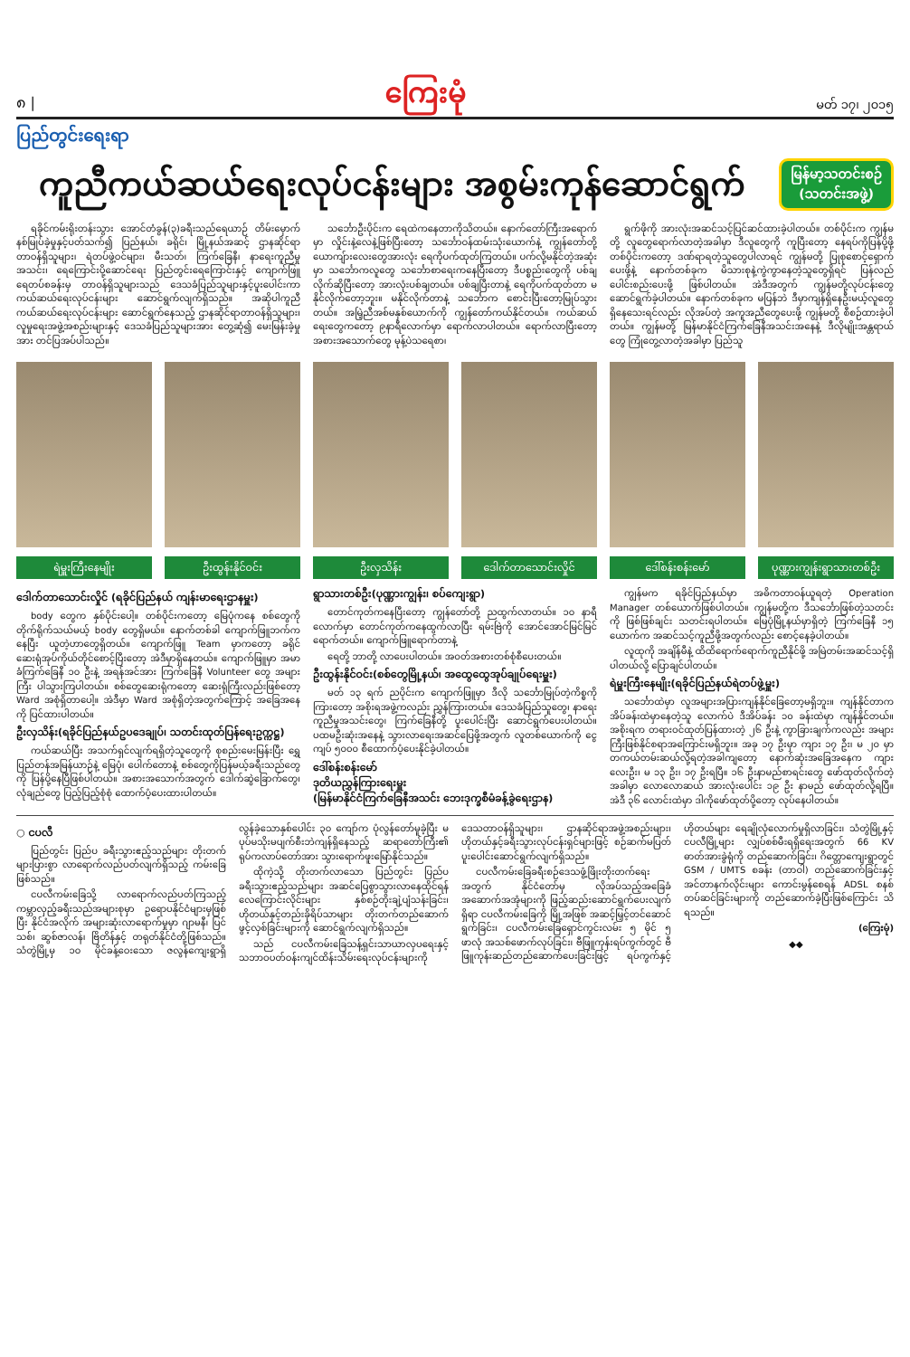၈ | ကြေးမုံ မတ် ၁၇၊ ၂၀၁၅
ပြည်တွင်းရေးရာ
ကူညီကယ်ဆယ်ရေးလုပ်ငန်းများ အစွမ်းကုန်ဆောင်ရွက်
မြန်မာ့သတင်းစဉ်
(သတင်းအဖွဲ့)
ရခိုင်ကမ်းရိုးတန်းသွား အောင်တံခွန်(၃)ခရီးသည်ရေယာဉ် တိမ်းမှောက်နစ်မြုပ်ခဲ့မှုနှင့်ပတ်သက်၍ ပြည်နယ်၊ ခရိုင်၊ မြို့နယ်အဆင့် ဌာနဆိုင်ရာ တာဝန်ရှိသူများ၊ ရဲတပ်ဖွဲ့ဝင်များ၊ မီးသတ်၊ ကြက်ခြေနီ၊ နာရေးကူညီမှုအသင်း၊ ရေကြောင်းပို့ဆောင်ရေး ပြည်တွင်းရေကြောင်းနှင့် ကျောက်ဖြူရေတပ်စခန်းမှ တာဝန်ရှိသူများသည် ဒေသခံပြည်သူများနှင့်ပူးပေါင်းကာ ကယ်ဆယ်ရေးလုပ်ငန်းများ ဆောင်ရွက်လျက်ရှိသည်။ အဆိုပါကူညီကယ်ဆယ်ရေးလုပ်ငန်းများ ဆောင်ရွက်နေသည့် ဌာနဆိုင်ရာတာဝန်ရှိသူများ၊ လူမှုရေးအဖွဲ့အစည်းများနှင့် ဒေသခံပြည်သူများအား တွေ့ဆုံ၍ မေးမြန်းခဲ့မှုအား တင်ပြအပ်ပါသည်။
သင်္ဘောဦးပိုင်းက ရေထဲကနေတာကိုသိတယ်။ နောက်တော်ကြီးအရောက်မှာ လှိုင်းနဲ့လေနဲ့ဖြစ်ပြီးတော့ သင်္ဘောဝန်ထမ်းသုံးယောက်နဲ့ ကျွန်တော်တို့ ယောကျ်ားလေးတွေအားလုံး ရေကိုပက်ထုတ်ကြတယ်။ ပက်လို့မနိုင်တဲ့အဆုံးမှာ သင်္ဘောကလူတွေ သင်္ဘောစာရေးကနေပြီးတော့ ဒီပစ္စည်းတွေကို ပစ်ချလိုက်ဆိုပြီးတော့ အားလုံးပစ်ချတယ်။ ပစ်ချပြီးတာနဲ့ ရေကိုပက်ထုတ်တာ မနိုင်လိုက်တော့ဘူး။ မနိုင်လိုက်တာနဲ့ သင်္ဘောက စောင်းပြီးတော့မြုပ်သွားတယ်။ အမြဲ့ညီအစ်မနှစ်ယောက်ကို ကျွန်တော်ကယ်နိုင်တယ်။ ကယ်ဆယ်ရေးတွေကတော့ ၉နာရီလောက်မှာ ရောက်လာပါတယ်။ ရောက်လာပြီးတော့ အစားအသောက်တွေ မုန့်ပဲသရေစာ၊
ရွက်ဖိုကို အားလုံးအဆင်သင့်ပြင်ဆင်ထားခဲ့ပါတယ်။ တစ်ပိုင်းက ကျွန်မတို့ လူတွေရောက်လာတဲ့အခါမှာ ဒီလူတွေကို ကူပြီးတော့ နေရပ်ကိုပြန်ပို့ဖို့ တစ်ပိုင်းကတော့ ဒဏ်ရာရတဲ့သူတွေပါလာရင် ကျွန်မတို့ ပြုစုစောင့်ရှောက်ပေးဖို့နဲ့ နောက်တစ်ခုက မိသားစုနဲ့ကွဲကွာနေတဲ့သူတွေရှိရင် ပြန်လည်ပေါင်းစည်းပေးဖို့ ဖြစ်ပါတယ်။ အဲဒီအတွက် ကျွန်မတို့လုပ်ငန်းတွေ ဆောင်ရွက်ခဲ့ပါတယ်။ နောက်တစ်ခုက မပြန်ဘဲ ဒီမှာကျန်ရှိနေဦးမယ့်လူတွေ ရှိနေသေးရင်လည်း လိုအပ်တဲ့ အကူအညီတွေပေးဖို့ ကျွန်မတို့ စီစဉ်ထားခဲ့ပါတယ်။ ကျွန်မတို့ မြန်မာနိုင်ငံကြက်ခြေနီအသင်းအနေနဲ့ ဒီလိုမျိုးအန္တရာယ်တွေ ကြုံတွေ့လာတဲ့အခါမှာ ပြည်သူ
ရဲမှူးကြီးနေမျိုး ဦးထွန်းနိုင်ဝင်း ဦးလှသိန်း ဒေါက်တာသောင်းလှိုင် ဒေါ်စန်းစန်းမော် ပုဏ္ဏားကျွန်းရွာသားတစ်ဦး
ဒေါက်တာသောင်းလှိုင် (ရခိုင်ပြည်နယ် ကျန်းမာရေးဌာနမှူး)
body တွေက နှစ်ပိုင်းပေါ့။ တစ်ပိုင်းကတော့ မြေပုံကနေ စစ်တွေကို တိုက်ရိုက်သယ်မယ့် body တွေရှိမယ်။ နောက်တစ်ခါ ကျောက်ဖြူဘက်ကနေပြီး ယူတဲ့ဟာတွေရှိတယ်။ ကျောက်ဖြူ Team မှာကတော့ ခရိုင်ဆေးရုံအုပ်ကိုယ်တိုင်စောင့်ပြီးတော့ အဲဒီမှာရှိနေတယ်။ ကျောက်ဖြူမှာ အမာခံကြက်ခြေနီ ၁၀ ဦးနဲ့ အရန်အင်အား ကြက်ခြေနီ Volunteer တွေ အများကြီး ပါသွားကြပါတယ်။ စစ်တွေဆေးရုံကတော့ ဆေးရုံကြီးလည်းဖြစ်တော့ Ward အစုံရှိတာပေါ့။ အဲဒီမှာ Ward အစုံရှိတဲ့အတွက်ကြောင့် အခြေအနေကို ပြင်ထားပါတယ်။
ဦးလှသိန်း(ရခိုင်ပြည်နယ်ဥပဒေချုပ်၊ သတင်းထုတ်ပြန်ရေးဥက္ကဋ္ဌ)
ကယ်ဆယ်ပြီး အသက်ရှင်လျက်ရရှိတဲ့သူတွေကို စုစည်းမေးမြန်းပြီး ရွှေပြည်တန်အမြန်ယာဉ်နဲ့ မြေပုံ၊ ပေါက်တောနဲ့ စစ်တွေကိုပြန်မယ့်ခရီးသည်တွေကို ပြန်ပို့နေပြီဖြစ်ပါတယ်။ အစားအသောက်အတွက် ဒေါက်ဆွဲခြောက်တွေ၊ လုံချည်တွေ ပြည့်ပြည့်စုံစုံ ထောက်ပံ့ပေးထားပါတယ်။
ရွာသားတစ်ဦး(ပုဏ္ဏားကျွန်း၊ စပ်ကျေးရွာ)
တောင်ကုတ်ကနေပြီးတော့ ကျွန်တော်တို့ ညထွက်လာတယ်။ ၁၀ နာရီလောက်မှာ တောင်ကုတ်ကနေထွက်လာပြီး ရမ်းဗြဲကို အောင်အောင်မြင်မြင် ရောက်တယ်။ ကျောက်ဖြူရောက်တာနဲ့
ရေတို့ ဘာတို့ လာပေးပါတယ်။ အဝတ်အစားတစ်စုံစီပေးတယ်။
ဦးထွန်းနိုင်ဝင်း(စစ်တွေမြို့နယ်၊ အထွေထွေအုပ်ချုပ်ရေးမှူး)
မတ် ၁၃ ရက် ညပိုင်းက ကျောက်ဖြူမှာ ဒီလို သင်္ဘောမြုပ်တဲ့ကိစ္စကို ကြားတော့ အစိုးရအဖွဲ့ကလည်း ညွှန်ကြားတယ်။ ဒေသခံပြည်သူတွေ၊ နာရေးကူညီမှုအသင်းတွေ၊ ကြက်ခြေနီတို့ ပူးပေါင်းပြီး ဆောင်ရွက်ပေးပါတယ်။ ပထမဦးဆုံးအနေနဲ့ သွားလာရေးအဆင်ပြေဖို့အတွက် လူတစ်ယောက်ကို ငွေကျပ် ၅၀၀၀ စီထောက်ပံ့ပေးနိုင်ခဲ့ပါတယ်။
ဒေါ်စန်းစန်းမော်
ဒုတိယညွှန်ကြားရေးမှူး
(မြန်မာနိုင်ငံကြက်ခြေနီအသင်း ဘေးဒုက္ခစီမံခန့်ခွဲရေးဌာန)
ကျွန်မက ရခိုင်ပြည်နယ်မှာ အဓိကတာဝန်ယူရတဲ့ Operation Manager တစ်ယောက်ဖြစ်ပါတယ်။ ကျွန်မတို့က ဒီသင်္ဘောဖြစ်တဲ့သတင်းကို ဖြစ်ဖြစ်ချင်း သတင်းရပါတယ်။ မြေပုံမြို့နယ်မှာရှိတဲ့ ကြက်ခြေနီ ၁၅ ယောက်က အဆင်သင့်ကူညီဖို့အတွက်လည်း စောင့်နေခဲ့ပါတယ်။
လူထုကို အချိန်မီနဲ့ ထိထိရောက်ရောက်ကူညီနိုင်ဖို့ အမြဲတမ်းအဆင်သင့်ရှိပါတယ်လို့ ပြောချင်ပါတယ်။
ရဲမှူးကြီးနေမျိုး(ရခိုင်ပြည်နယ်ရဲတပ်ဖွဲ့မှူး)
သင်္ဘောထဲမှာ လူအများအပြားကျန်နိုင်ခြေတော့မရှိဘူး။ ကျန်နိုင်တာက အိပ်ခန်းထဲမှာနေတဲ့သူ လောက်ပဲ ဒီအိပ်ခန်း ၁၀ ခန်းထဲမှာ ကျန်နိုင်တယ်။ အစိုးရက တရားဝင်ထုတ်ပြန်ထားတဲ့ ၂၆ ဦးနဲ့ ကွာခြားချက်ကလည်း အများကြီးဖြစ်နိုင်စရာအကြောင်းမရှိဘူး။ အခု ၁၇ ဦးမှာ ကျား ၁၇ ဦး၊ မ ၂၀ မှာ တကယ်တမ်းဆယ်လို့ရတဲ့အခါကျတော့ နောက်ဆုံးအခြေအနေက ကျား လေးဦး၊ မ ၁၃ ဦး၊ ၁၇ ဦးရပြီ။ ၁၆ ဦးနာမည်စာရင်းတွေ ဖော်ထုတ်လိုက်တဲ့အခါမှာ လောလောဆယ် အားလုံးပေါင်း ၁၉ ဦး နာမည် ဖော်ထုတ်လို့ရပြီ။ အဲဒီ ၃၆ လောင်းထဲမှာ ဒါကိုဖော်ထုတ်ပို့တော့ လုပ်နေပါတယ်။
○ ငပလီ
ပြည်တွင်း ပြည်ပ ခရီးသွားဧည့်သည်များ တိုးတက်များပြားစွာ လာရောက်လည်ပတ်လျက်ရှိသည့် ကမ်းခြေဖြစ်သည်။
ငပလီကမ်းခြေသို့ လာရောက်လည်ပတ်ကြသည့် ကမ္ဘာလှည့်ခရီးသည်အများစုမှာ ဥရောပနိုင်ငံများမှဖြစ်ပြီး နိုင်ငံအလိုက် အများဆုံးလာရောက်မှုမှာ ဂျာမနီ၊ ပြင်သစ်၊ ဆွစ်ဇာလန်၊ ဗြိတိန်နှင့် တရုတ်နိုင်ငံတို့ဖြစ်သည်။ သံတွဲမြို့မှ ၁၀ မိုင်ခန့်ဝေးသော ဇလွန်ကျေးရွာရှိ လွန်ခဲ့သောနှစ်ပေါင်း ၃၀ ကျော်က ပုံလွန်တော်မူခဲ့ပြီး မပုပ်မသိုးမပျက်စီးဘဲကျန်ရှိနေသည့် ဆရာတော်ကြီး၏ ရုပ်ကလာပ်တော်အား သွားရောက်ဖူးမြော်နိုင်သည်။
ထိုကဲ့သို့ တိုးတက်လာသော ပြည်တွင်း ပြည်ပခရီးသွားဧည့်သည်များ အဆင်ပြေစွာသွားလာနေထိုင်ရန် လေကြောင်းလိုင်းများ နှစ်စဉ်တိုးချဲ့ပျံသန်းခြင်း၊ ဟိုတယ်နှင့်တည်းခိုရိပ်သာများ တိုးတက်တည်ဆောက်ဖွင့်လှစ်ခြင်းများကို ဆောင်ရွက်လျက်ရှိသည်။
သည် ငပလီကမ်းခြေသန့်ရှင်းသာယာလှပရေးနှင့် သဘာဝပတ်ဝန်းကျင်ထိန်းသိမ်းရေးလုပ်ငန်းများကို ဒေသတာဝန်ရှိသူများ၊ ဌာနဆိုင်ရာအဖွဲ့အစည်းများ၊ ဟိုတယ်နှင့်ခရီးသွားလုပ်ငန်းရှင်များဖြင့် စဉ်ဆက်မပြတ် ပူးပေါင်းဆောင်ရွက်လျက်ရှိသည်။
ငပလီကမ်းခြေခရီးစဉ်ဒေသဖွံ့ဖြိုးတိုးတက်ရေးအတွက် နိုင်ငံတော်မှ လိုအပ်သည့်အခြေခံအဆောက်အအုံများကို ဖြည့်ဆည်းဆောင်ရွက်ပေးလျက်ရှိရာ ငပလီကမ်းခြေကို မြို့အဖြစ် အဆင့်မြှင့်တင်ဆောင်ရွက်ခြင်း၊ ငပလီကမ်းခြေရှောင်ကွင်းလမ်း ၅ မိုင် ၅ ဖာလုံ အသစ်ဖောက်လုပ်ခြင်း၊ ဗီဖြူကုန်းရပ်ကွက်တွင် ဗီဖြူကုန်းဆည်တည်ဆောက်ပေးခြင်းဖြင့် ရပ်ကွက်နှင့် ဟိုတယ်များ ရေချိုလုံလောက်မှုရှိလာခြင်း၊ သံတွဲမြို့နှင့် ငပလီမြို့များ လျှပ်စစ်မီးရရှိရေးအတွက် 66 KV ဓာတ်အားခွဲရုံကို တည်ဆောက်ခြင်း၊ ဂိတ္တောကျေးရွာတွင် GSM / UMTS စခန်း (တာဝါ) တည်ဆောက်ခြင်းနှင့် အင်တာနက်လိုင်းများ ကောင်းမွန်စေရန် ADSL စနစ် တပ်ဆင်ခြင်းများကို တည်ဆောက်ခဲ့ပြီးဖြစ်ကြောင်း သိရသည်။
(ကြေးမုံ)
◆◆